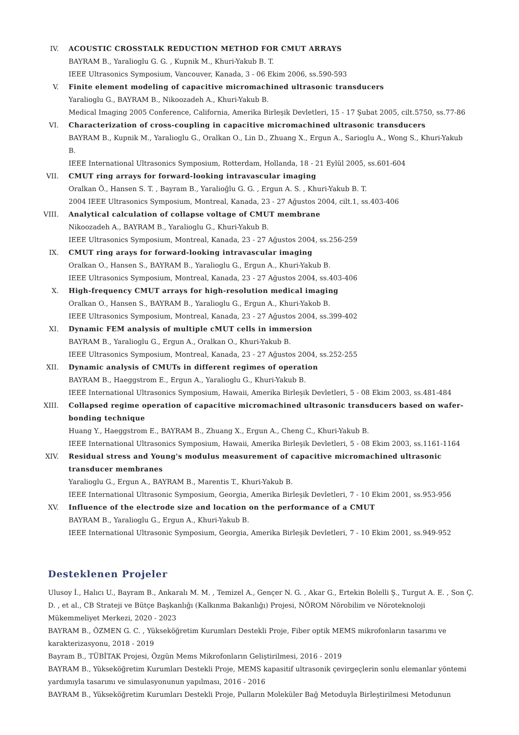IV. ACOUSTIC CROSSTALK REDUCTION METHOD FOR CMUT ARRAYS
BAYRAM B., Yaralioglu G. G. , Kupnik M., Khuri-Yakub B. T.
IEEE Ultrasonics Symposium, Vancouver, Kanada, 3 - 06 Ekim 2006, ss.590-593
V. Finite element modeling of capacitive micromachined ultrasonic transducers
Yaralioglu G., BAYRAM B., Nikoozadeh A., Khuri-Yakub B.
Medical Imaging 2005 Conference, California, Amerika Birleşik Devletleri, 15 - 17 Şubat 2005, cilt.5750, ss.77-86
VI. Characterization of cross-coupling in capacitive micromachined ultrasonic transducers
BAYRAM B., Kupnik M., Yaralioglu G., Oralkan O., Lin D., Zhuang X., Ergun A., Sarioglu A., Wong S., Khuri-Yakub B.
IEEE International Ultrasonics Symposium, Rotterdam, Hollanda, 18 - 21 Eylül 2005, ss.601-604
VII. CMUT ring arrays for forward-looking intravascular imaging
Oralkan Ö., Hansen S. T. , Bayram B., Yaralioğlu G. G. , Ergun A. S. , Khuri-Yakub B. T.
2004 IEEE Ultrasonics Symposium, Montreal, Kanada, 23 - 27 Ağustos 2004, cilt.1, ss.403-406
VIII. Analytical calculation of collapse voltage of CMUT membrane
Nikoozadeh A., BAYRAM B., Yaralioglu G., Khuri-Yakub B.
IEEE Ultrasonics Symposium, Montreal, Kanada, 23 - 27 Ağustos 2004, ss.256-259
IX. CMUT ring arays for forward-looking intravascular imaging
Oralkan O., Hansen S., BAYRAM B., Yaralioglu G., Ergun A., Khuri-Yakub B.
IEEE Ultrasonics Symposium, Montreal, Kanada, 23 - 27 Ağustos 2004, ss.403-406
X. High-frequency CMUT arrays for high-resolution medical imaging
Oralkan O., Hansen S., BAYRAM B., Yaralioglu G., Ergun A., Khuri-Yakob B.
IEEE Ultrasonics Symposium, Montreal, Kanada, 23 - 27 Ağustos 2004, ss.399-402
XI. Dynamic FEM analysis of multiple cMUT cells in immersion
BAYRAM B., Yaralioglu G., Ergun A., Oralkan O., Khuri-Yakub B.
IEEE Ultrasonics Symposium, Montreal, Kanada, 23 - 27 Ağustos 2004, ss.252-255
XII. Dynamic analysis of CMUTs in different regimes of operation
BAYRAM B., Haeggstrom E., Ergun A., Yaralioglu G., Khuri-Yakub B.
IEEE International Ultrasonics Symposium, Hawaii, Amerika Birleşik Devletleri, 5 - 08 Ekim 2003, ss.481-484
XIII. Collapsed regime operation of capacitive micromachined ultrasonic transducers based on wafer-bonding technique
Huang Y., Haeggstrom E., BAYRAM B., Zhuang X., Ergun A., Cheng C., Khuri-Yakub B.
IEEE International Ultrasonics Symposium, Hawaii, Amerika Birleşik Devletleri, 5 - 08 Ekim 2003, ss.1161-1164
XIV. Residual stress and Young's modulus measurement of capacitive micromachined ultrasonic transducer membranes
Yaralioglu G., Ergun A., BAYRAM B., Marentis T., Khuri-Yakub B.
IEEE International Ultrasonic Symposium, Georgia, Amerika Birleşik Devletleri, 7 - 10 Ekim 2001, ss.953-956
XV. Influence of the electrode size and location on the performance of a CMUT
BAYRAM B., Yaralioglu G., Ergun A., Khuri-Yakub B.
IEEE International Ultrasonic Symposium, Georgia, Amerika Birleşik Devletleri, 7 - 10 Ekim 2001, ss.949-952
Desteklenen Projeler
Ulusoy İ., Halıcı U., Bayram B., Ankaralı M. M. , Temizel A., Gençer N. G. , Akar G., Ertekin Bolelli Ş., Turgut A. E. , Son Ç. D. , et al., CB Strateji ve Bütçe Başkanlığı (Kalkınma Bakanlığı) Projesi, NÖROM Nörobilim ve Nöroteknoloji Mükemmeliyet Merkezi, 2020 - 2023
BAYRAM B., ÖZMEN G. C. , Yükseköğretim Kurumları Destekli Proje, Fiber optik MEMS mikrofonların tasarımı ve karakterizasyonu, 2018 - 2019
Bayram B., TÜBİTAK Projesi, Özgün Mems Mikrofonların Geliştirilmesi, 2016 - 2019
BAYRAM B., Yükseköğretim Kurumları Destekli Proje, MEMS kapasitif ultrasonik çevirgeçlerin sonlu elemanlar yöntemi yardımıyla tasarımı ve simulasyonunun yapılması, 2016 - 2016
BAYRAM B., Yükseköğretim Kurumları Destekli Proje, Pulların Moleküler Bağ Metoduyla Birleştirilmesi Metodunun